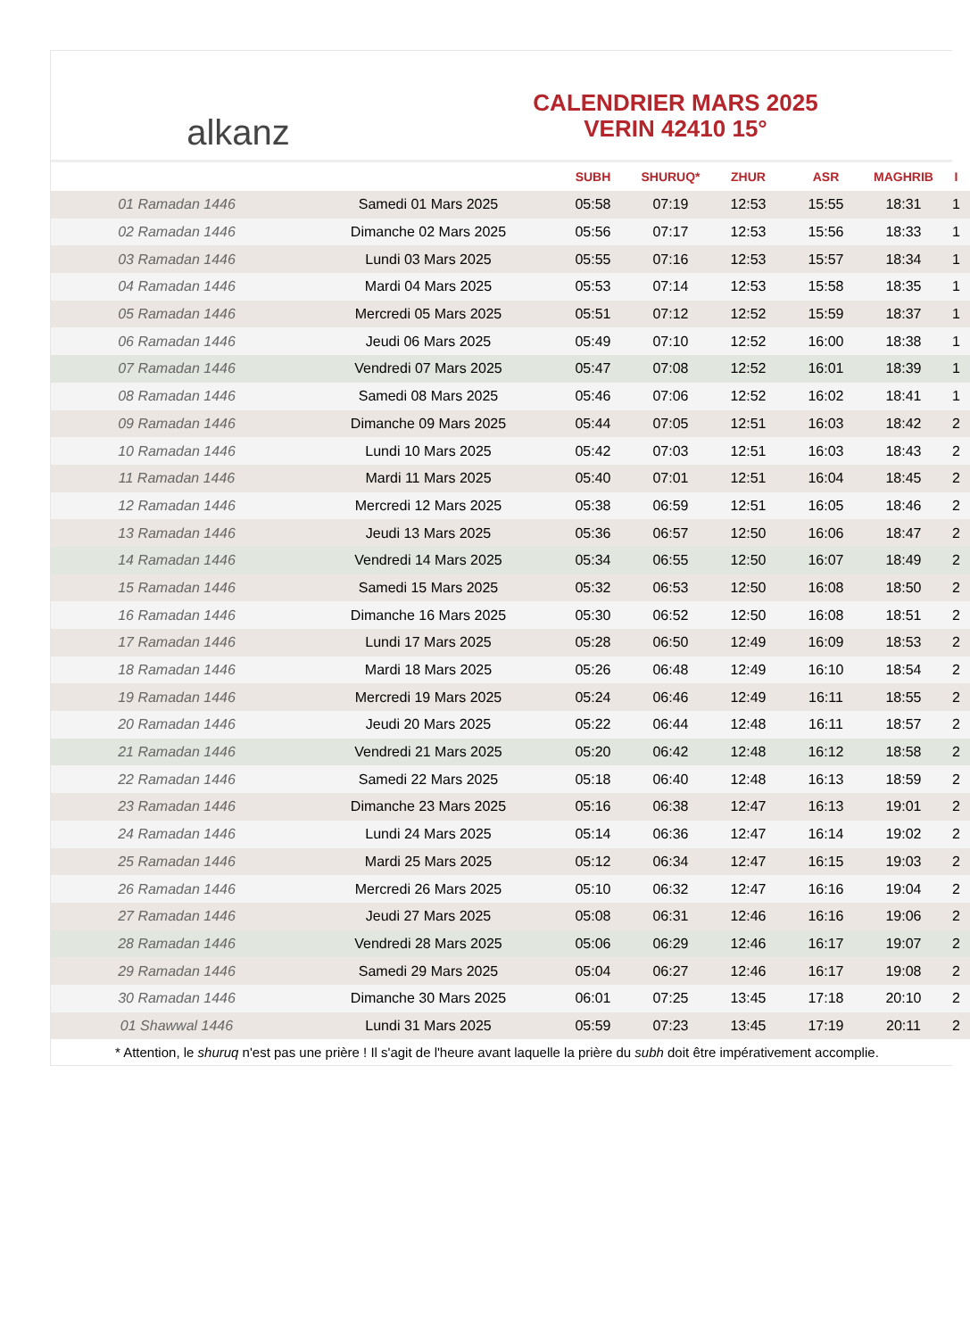alkanz
CALENDRIER MARS 2025
VERIN 42410 15°
| | | SUBH | SHURUQ* | ZHUR | ASR | MAGHRIB | I |
| --- | --- | --- | --- | --- | --- | --- | --- |
| 01 Ramadan 1446 | Samedi 01 Mars 2025 | 05:58 | 07:19 | 12:53 | 15:55 | 18:31 | 1 |
| 02 Ramadan 1446 | Dimanche 02 Mars 2025 | 05:56 | 07:17 | 12:53 | 15:56 | 18:33 | 1 |
| 03 Ramadan 1446 | Lundi 03 Mars 2025 | 05:55 | 07:16 | 12:53 | 15:57 | 18:34 | 1 |
| 04 Ramadan 1446 | Mardi 04 Mars 2025 | 05:53 | 07:14 | 12:53 | 15:58 | 18:35 | 1 |
| 05 Ramadan 1446 | Mercredi 05 Mars 2025 | 05:51 | 07:12 | 12:52 | 15:59 | 18:37 | 1 |
| 06 Ramadan 1446 | Jeudi 06 Mars 2025 | 05:49 | 07:10 | 12:52 | 16:00 | 18:38 | 1 |
| 07 Ramadan 1446 | Vendredi 07 Mars 2025 | 05:47 | 07:08 | 12:52 | 16:01 | 18:39 | 1 |
| 08 Ramadan 1446 | Samedi 08 Mars 2025 | 05:46 | 07:06 | 12:52 | 16:02 | 18:41 | 1 |
| 09 Ramadan 1446 | Dimanche 09 Mars 2025 | 05:44 | 07:05 | 12:51 | 16:03 | 18:42 | 2 |
| 10 Ramadan 1446 | Lundi 10 Mars 2025 | 05:42 | 07:03 | 12:51 | 16:03 | 18:43 | 2 |
| 11 Ramadan 1446 | Mardi 11 Mars 2025 | 05:40 | 07:01 | 12:51 | 16:04 | 18:45 | 2 |
| 12 Ramadan 1446 | Mercredi 12 Mars 2025 | 05:38 | 06:59 | 12:51 | 16:05 | 18:46 | 2 |
| 13 Ramadan 1446 | Jeudi 13 Mars 2025 | 05:36 | 06:57 | 12:50 | 16:06 | 18:47 | 2 |
| 14 Ramadan 1446 | Vendredi 14 Mars 2025 | 05:34 | 06:55 | 12:50 | 16:07 | 18:49 | 2 |
| 15 Ramadan 1446 | Samedi 15 Mars 2025 | 05:32 | 06:53 | 12:50 | 16:08 | 18:50 | 2 |
| 16 Ramadan 1446 | Dimanche 16 Mars 2025 | 05:30 | 06:52 | 12:50 | 16:08 | 18:51 | 2 |
| 17 Ramadan 1446 | Lundi 17 Mars 2025 | 05:28 | 06:50 | 12:49 | 16:09 | 18:53 | 2 |
| 18 Ramadan 1446 | Mardi 18 Mars 2025 | 05:26 | 06:48 | 12:49 | 16:10 | 18:54 | 2 |
| 19 Ramadan 1446 | Mercredi 19 Mars 2025 | 05:24 | 06:46 | 12:49 | 16:11 | 18:55 | 2 |
| 20 Ramadan 1446 | Jeudi 20 Mars 2025 | 05:22 | 06:44 | 12:48 | 16:11 | 18:57 | 2 |
| 21 Ramadan 1446 | Vendredi 21 Mars 2025 | 05:20 | 06:42 | 12:48 | 16:12 | 18:58 | 2 |
| 22 Ramadan 1446 | Samedi 22 Mars 2025 | 05:18 | 06:40 | 12:48 | 16:13 | 18:59 | 2 |
| 23 Ramadan 1446 | Dimanche 23 Mars 2025 | 05:16 | 06:38 | 12:47 | 16:13 | 19:01 | 2 |
| 24 Ramadan 1446 | Lundi 24 Mars 2025 | 05:14 | 06:36 | 12:47 | 16:14 | 19:02 | 2 |
| 25 Ramadan 1446 | Mardi 25 Mars 2025 | 05:12 | 06:34 | 12:47 | 16:15 | 19:03 | 2 |
| 26 Ramadan 1446 | Mercredi 26 Mars 2025 | 05:10 | 06:32 | 12:47 | 16:16 | 19:04 | 2 |
| 27 Ramadan 1446 | Jeudi 27 Mars 2025 | 05:08 | 06:31 | 12:46 | 16:16 | 19:06 | 2 |
| 28 Ramadan 1446 | Vendredi 28 Mars 2025 | 05:06 | 06:29 | 12:46 | 16:17 | 19:07 | 2 |
| 29 Ramadan 1446 | Samedi 29 Mars 2025 | 05:04 | 06:27 | 12:46 | 16:17 | 19:08 | 2 |
| 30 Ramadan 1446 | Dimanche 30 Mars 2025 | 06:01 | 07:25 | 13:45 | 17:18 | 20:10 | 2 |
| 01 Shawwal 1446 | Lundi 31 Mars 2025 | 05:59 | 07:23 | 13:45 | 17:19 | 20:11 | 2 |
* Attention, le shuruq n'est pas une prière ! Il s'agit de l'heure avant laquelle la prière du subh doit être impérativement accomplie.